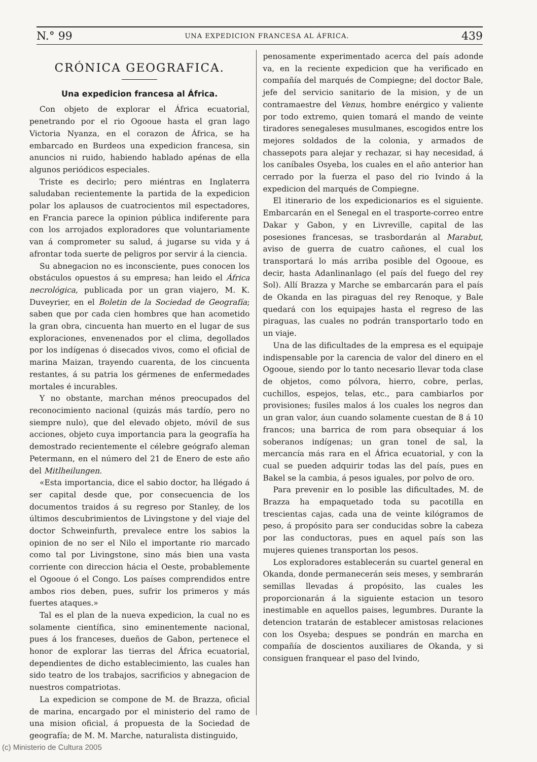N.° 99 UNA EXPEDICION FRANCESA AL ÁFRICA. 439
CRÓNICA GEOGRAFICA.
Una expedicion francesa al África.
Con objeto de explorar el África ecuatorial, penetrando por el rio Ogooue hasta el gran lago Victoria Nyanza, en el corazon de África, se ha embarcado en Burdeos una expedicion francesa, sin anuncios ni ruido, habiendo hablado apénas de ella algunos periódicos especiales.
Triste es decirlo; pero miéntras en Inglaterra saludaban recientemente la partida de la expedicion polar los aplausos de cuatrocientos mil espectadores, en Francia parece la opinion pública indiferente para con los arrojados exploradores que voluntariamente van á comprometer su salud, á jugarse su vida y á afrontar toda suerte de peligros por servir á la ciencia.
Su abnegacion no es inconsciente, pues conocen los obstáculos opuestos á su empresa; han leido el África necrológica, publicada por un gran viajero, M. K. Duveyrier, en el Boletin de la Sociedad de Geografía; saben que por cada cien hombres que han acometido la gran obra, cincuenta han muerto en el lugar de sus exploraciones, envenenados por el clima, degollados por los indígenas ó disecados vivos, como el oficial de marina Maizan, trayendo cuarenta, de los cincuenta restantes, á su patria los gérmenes de enfermedades mortales é incurables.
Y no obstante, marchan ménos preocupados del reconocimiento nacional (quizás más tardío, pero no siempre nulo), que del elevado objeto, móvil de sus acciones, objeto cuya importancia para la geografía ha demostrado recientemente el célebre geógrafo aleman Petermann, en el número del 21 de Enero de este año del Mitlheilungen.
«Esta importancia, dice el sabio doctor, ha llégado á ser capital desde que, por consecuencia de los documentos traidos á su regreso por Stanley, de los últimos descubrimientos de Livingstone y del viaje del doctor Schweinfurth, prevalece entre los sabios la opinion de no ser el Nilo el importante rio marcado como tal por Livingstone, sino más bien una vasta corriente con direccion hácia el Oeste, probablemente el Ogooue ó el Congo. Los países comprendidos entre ambos rios deben, pues, sufrir los primeros y más fuertes ataques.»
Tal es el plan de la nueva expedicion, la cual no es solamente científica, sino eminentemente nacional, pues á los franceses, dueños de Gabon, pertenece el honor de explorar las tierras del África ecuatorial, dependientes de dicho establecimiento, las cuales han sido teatro de los trabajos, sacrificios y abnegacion de nuestros compatriotas.
La expedicion se compone de M. de Brazza, oficial de marina, encargado por el ministerio del ramo de una mision oficial, á propuesta de la Sociedad de geografía; de M. M. Marche, naturalista distinguido,
penosamente experimentado acerca del país adonde va, en la reciente expedicion que ha verificado en compañía del marqués de Compiegne; del doctor Bale, jefe del servicio sanitario de la mision, y de un contramaestre del Venus, hombre enérgico y valiente por todo extremo, quien tomará el mando de veinte tiradores senegaleses musulmanes, escogidos entre los mejores soldados de la colonia, y armados de chassepots para alejar y rechazar, si hay necesidad, á los caníbales Osyeba, los cuales en el año anterior han cerrado por la fuerza el paso del rio Ivindo á la expedicion del marqués de Compiegne.
El itinerario de los expedicionarios es el siguiente. Embarcarán en el Senegal en el trasporte-correo entre Dakar y Gabon, y en Livreville, capital de las posesiones francesas, se trasbordarán al Marabut, aviso de guerra de cuatro cañones, el cual los transportará lo más arriba posible del Ogooue, es decir, hasta Adanlinanlago (el país del fuego del rey Sol). Allí Brazza y Marche se embarcarán para el país de Okanda en las piraguas del rey Renoque, y Bale quedará con los equipajes hasta el regreso de las piraguas, las cuales no podrán transportarlo todo en un viaje.
Una de las dificultades de la empresa es el equipaje indispensable por la carencia de valor del dinero en el Ogooue, siendo por lo tanto necesario llevar toda clase de objetos, como pólvora, hierro, cobre, perlas, cuchillos, espejos, telas, etc., para cambiarlos por provisiones; fusiles malos á los cuales los negros dan un gran valor, áun cuando solamente cuestan de 8 á 10 francos; una barrica de rom para obsequiar á los soberanos indígenas; un gran tonel de sal, la mercancía más rara en el África ecuatorial, y con la cual se pueden adquirir todas las del país, pues en Bakel se la cambia, á pesos iguales, por polvo de oro.
Para prevenir en lo posible las dificultades, M. de Brazza ha empaquetado toda su pacotilla en trescientas cajas, cada una de veinte kilógramos de peso, á propósito para ser conducidas sobre la cabeza por las conductoras, pues en aquel país son las mujeres quienes transportan los pesos.
Los exploradores establecerán su cuartel general en Okanda, donde permanecerán seis meses, y sembrarán semillas llevadas á propósito, las cuales les proporcionarán á la siguiente estacion un tesoro inestimable en aquellos paises, legumbres. Durante la detencion tratarán de establecer amistosas relaciones con los Osyeba; despues se pondrán en marcha en compañía de doscientos auxiliares de Okanda, y si consiguen franquear el paso del Ivindo,
(c) Ministerio de Cultura 2005